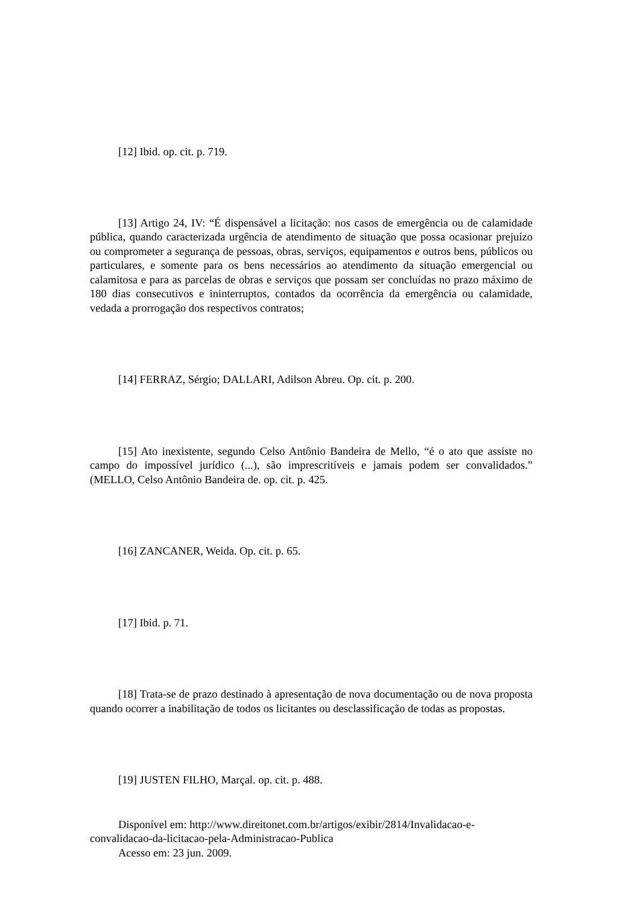[12] Ibid. op. cit. p. 719.
[13] Artigo 24, IV: “É dispensável a licitação: nos casos de emergência ou de calamidade pública, quando caracterizada urgência de atendimento de situação que possa ocasionar prejuízo ou comprometer a segurança de pessoas, obras, serviços, equipamentos e outros bens, públicos ou particulares, e somente para os bens necessários ao atendimento da situação emergencial ou calamitosa e para as parcelas de obras e serviços que possam ser concluídas no prazo máximo de 180 dias consecutivos e ininterruptos, contados da ocorrência da emergência ou calamidade, vedada a prorrogação dos respectivos contratos;
[14] FERRAZ, Sérgio; DALLARI, Adilson Abreu. Op. cit. p. 200.
[15] Ato inexistente, segundo Celso Antônio Bandeira de Mello, “é o ato que assiste no campo do impossível jurídico (...), são imprescritíveis e jamais podem ser convalidados.” (MELLO, Celso Antônio Bandeira de. op. cit. p. 425.
[16] ZANCANER, Weida. Op. cit. p. 65.
[17] Ibid. p. 71.
[18] Trata-se de prazo destinado à apresentação de nova documentação ou de nova proposta quando ocorrer a inabilitação de todos os licitantes ou desclassificação de todas as propostas.
[19] JUSTEN FILHO, Marçal. op. cit. p. 488.
Disponível em: http://www.direitonet.com.br/artigos/exibir/2814/Invalidacao-e-convalidacao-da-licitacao-pela-Administracao-Publica
Acesso em: 23 jun. 2009.